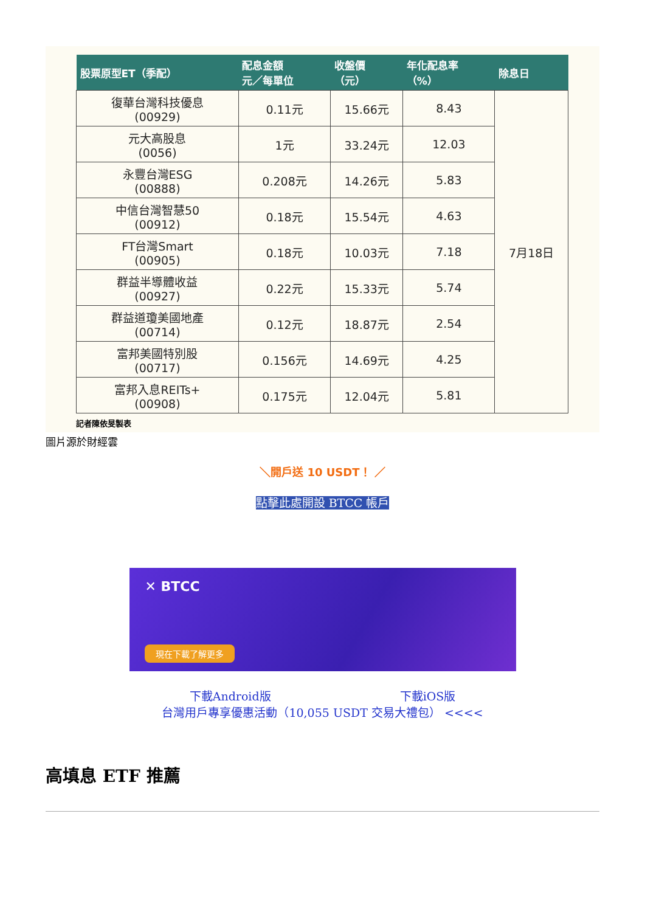| 股票原型ET（季配） | 配息金額 元／每單位 | 收盤價 （元） | 年化配息率 （%） | 除息日 |
| --- | --- | --- | --- | --- |
| 復華台灣科技優息 (00929) | 0.11元 | 15.66元 | 8.43 | 7月18日 |
| 元大高股息 (0056) | 1元 | 33.24元 | 12.03 | |
| 永豐台灣ESG (00888) | 0.208元 | 14.26元 | 5.83 | |
| 中信台灣智慧50 (00912) | 0.18元 | 15.54元 | 4.63 | |
| FT台灣Smart (00905) | 0.18元 | 10.03元 | 7.18 | |
| 群益半導體收益 (00927) | 0.22元 | 15.33元 | 5.74 | |
| 群益道瓊美國地產 (00714) | 0.12元 | 18.87元 | 2.54 | |
| 富邦美國特別股 (00717) | 0.156元 | 14.69元 | 4.25 | |
| 富邦入息REITs+ (00908) | 0.175元 | 12.04元 | 5.81 | |
記者陳依旻製表
圖片源於財經雲
＼開戶送 10 USDT！ ／
點擊此處開設 BTCC 帳戶
✕ BTCC
現在下載了解更多
下載Android版 下載iOS版
台灣用戶專享優惠活動（10,055 USDT 交易大禮包） <<<<
高填息 ETF 推薦